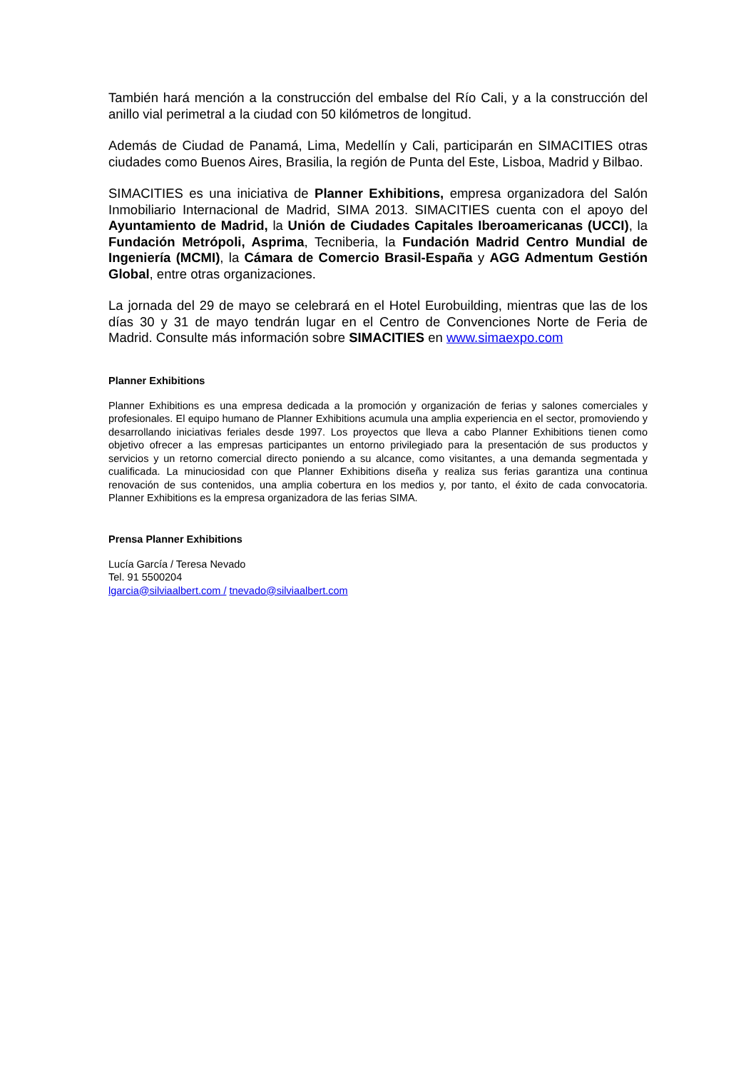También hará mención a la construcción del embalse del Río Cali, y a la construcción del anillo vial perimetral a la ciudad con 50 kilómetros de longitud.
Además de Ciudad de Panamá, Lima, Medellín y Cali, participarán en SIMACITIES otras ciudades como Buenos Aires, Brasilia, la región de Punta del Este, Lisboa, Madrid y Bilbao.
SIMACITIES es una iniciativa de Planner Exhibitions, empresa organizadora del Salón Inmobiliario Internacional de Madrid, SIMA 2013. SIMACITIES cuenta con el apoyo del Ayuntamiento de Madrid, la Unión de Ciudades Capitales Iberoamericanas (UCCI), la Fundación Metrópoli, Asprima, Tecniberia, la Fundación Madrid Centro Mundial de Ingeniería (MCMI), la Cámara de Comercio Brasil-España y AGG Admentum Gestión Global, entre otras organizaciones.
La jornada del 29 de mayo se celebrará en el Hotel Eurobuilding, mientras que las de los días 30 y 31 de mayo tendrán lugar en el Centro de Convenciones Norte de Feria de Madrid. Consulte más información sobre SIMACITIES en www.simaexpo.com
Planner Exhibitions
Planner Exhibitions es una empresa dedicada a la promoción y organización de ferias y salones comerciales y profesionales. El equipo humano de Planner Exhibitions acumula una amplia experiencia en el sector, promoviendo y desarrollando iniciativas feriales desde 1997. Los proyectos que lleva a cabo Planner Exhibitions tienen como objetivo ofrecer a las empresas participantes un entorno privilegiado para la presentación de sus productos y servicios y un retorno comercial directo poniendo a su alcance, como visitantes, a una demanda segmentada y cualificada. La minuciosidad con que Planner Exhibitions diseña y realiza sus ferias garantiza una continua renovación de sus contenidos, una amplia cobertura en los medios y, por tanto, el éxito de cada convocatoria. Planner Exhibitions es la empresa organizadora de las ferias SIMA.
Prensa Planner Exhibitions
Lucía García / Teresa Nevado
Tel. 91 5500204
lgarcia@silviaalbert.com / tnevado@silviaalbert.com